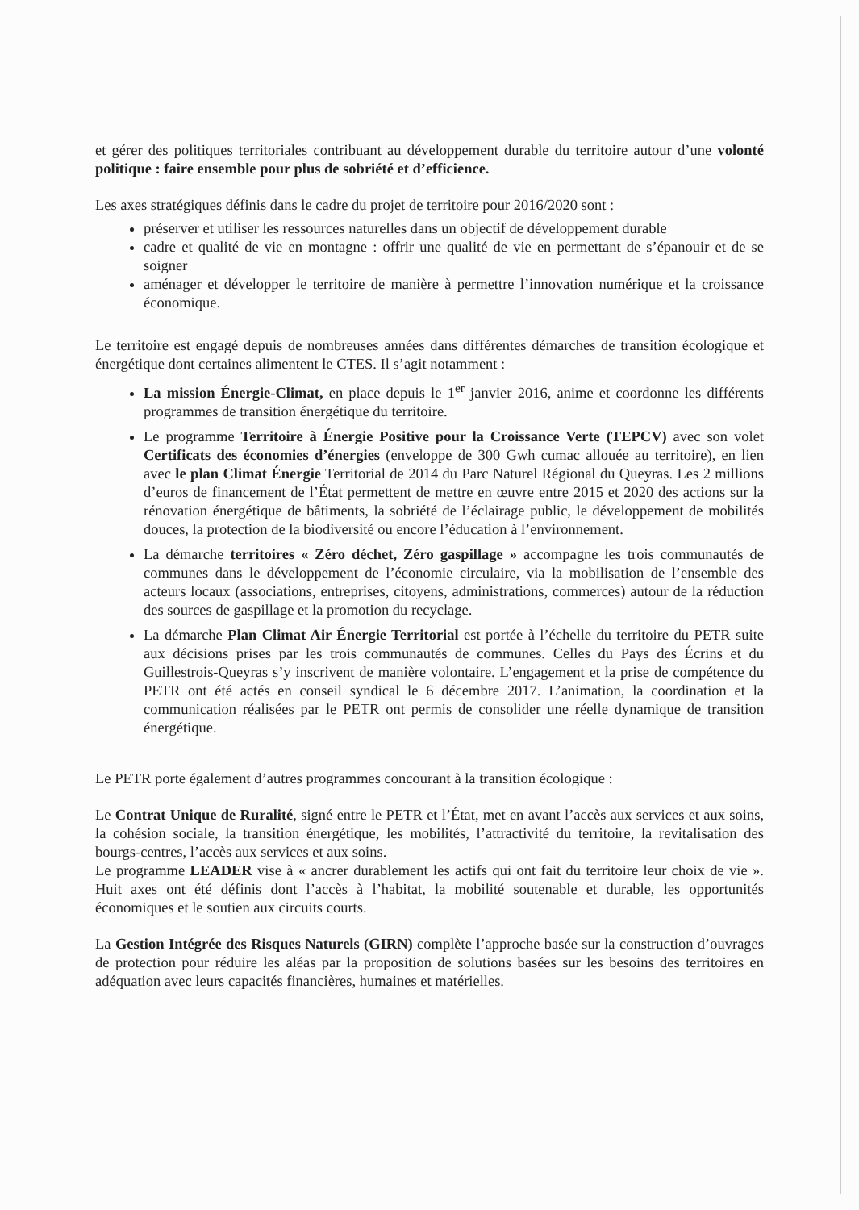et gérer des politiques territoriales contribuant au développement durable du territoire autour d’une volonté politique : faire ensemble pour plus de sobriété et d’efficience.
Les axes stratégiques définis dans le cadre du projet de territoire pour 2016/2020 sont :
préserver et utiliser les ressources naturelles dans un objectif de développement durable
cadre et qualité de vie en montagne : offrir une qualité de vie en permettant de s’épanouir et de se soigner
aménager et développer le territoire de manière à permettre l’innovation numérique et la croissance économique.
Le territoire est engagé depuis de nombreuses années dans différentes démarches de transition écologique et énergétique dont certaines alimentent le CTES. Il s’agit notamment :
La mission Énergie-Climat, en place depuis le 1<sup>er</sup> janvier 2016, anime et coordonne les différents programmes de transition énergétique du territoire.
Le programme Territoire à Énergie Positive pour la Croissance Verte (TEPCV) avec son volet Certificats des économies d’énergies (enveloppe de 300 Gwh cumac allouée au territoire), en lien avec le plan Climat Énergie Territorial de 2014 du Parc Naturel Régional du Queyras. Les 2 millions d’euros de financement de l’État permettent de mettre en œuvre entre 2015 et 2020 des actions sur la rénovation énergétique de bâtiments, la sobriété de l’éclairage public, le développement de mobilités douces, la protection de la biodiversité ou encore l’éducation à l’environnement.
La démarche territoires « Zéro déchet, Zéro gaspillage » accompagne les trois communautés de communes dans le développement de l’économie circulaire, via la mobilisation de l’ensemble des acteurs locaux (associations, entreprises, citoyens, administrations, commerces) autour de la réduction des sources de gaspillage et la promotion du recyclage.
La démarche Plan Climat Air Énergie Territorial est portée à l’échelle du territoire du PETR suite aux décisions prises par les trois communautés de communes. Celles du Pays des Écrins et du Guillestrois-Queyras s’y inscrivent de manière volontaire. L’engagement et la prise de compétence du PETR ont été actés en conseil syndical le 6 décembre 2017. L’animation, la coordination et la communication réalisées par le PETR ont permis de consolider une réelle dynamique de transition énergétique.
Le PETR porte également d’autres programmes concourant à la transition écologique :
Le Contrat Unique de Ruralité, signé entre le PETR et l’État, met en avant l’accès aux services et aux soins, la cohésion sociale, la transition énergétique, les mobilités, l’attractivité du territoire, la revitalisation des bourgs-centres, l’accès aux services et aux soins.
Le programme LEADER vise à « ancrer durablement les actifs qui ont fait du territoire leur choix de vie ». Huit axes ont été définis dont l’accès à l’habitat, la mobilité soutenable et durable, les opportunités économiques et le soutien aux circuits courts.
La Gestion Intégrée des Risques Naturels (GIRN) complète l’approche basée sur la construction d’ouvrages de protection pour réduire les aléas par la proposition de solutions basées sur les besoins des territoires en adéquation avec leurs capacités financières, humaines et matérielles.